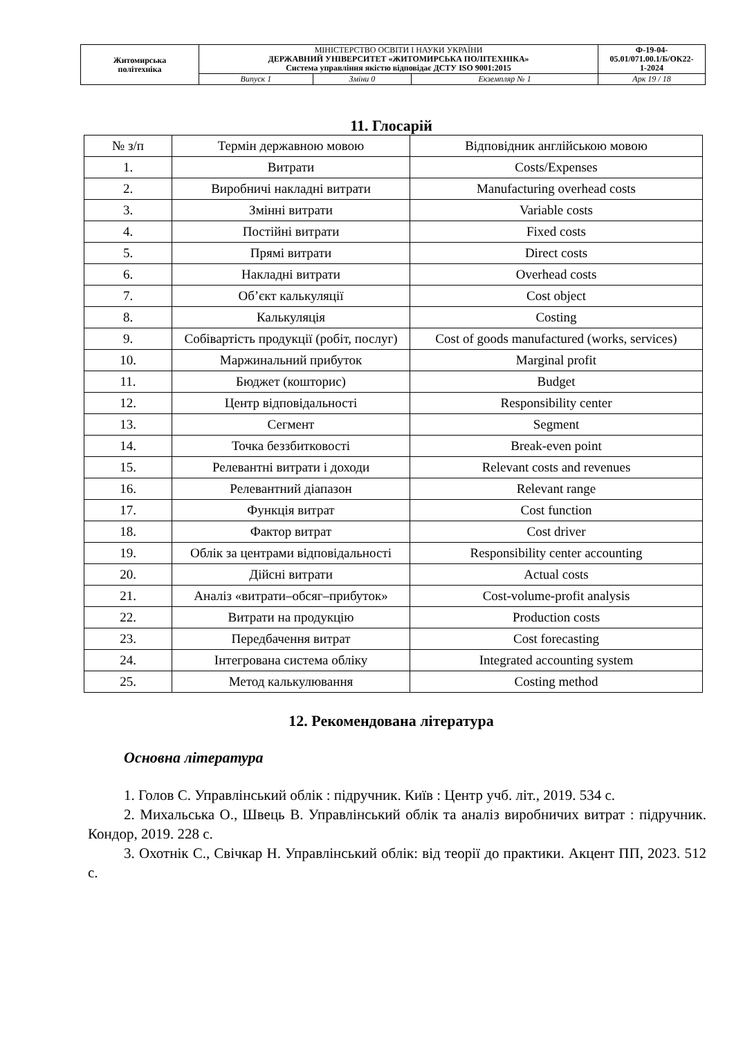| Житомирська політехніка | МІНІСТЕРСТВО ОСВІТИ І НАУКИ УКРАЇНИ ДЕРЖАВНИЙ УНІВЕРСИТЕТ «ЖИТОМИРСЬКА ПОЛІТЕХНІКА» Система управління якістю відповідає ДСТУ ISO 9001:2015 | | | Ф-19-04- 05.01/071.00.1/Б/ОК22- 1-2024 |
| | Випуск 1 | Зміни 0 | Екземпляр № 1 | Арк 19 / 18 |
11. Глосарій
| № з/п | Термін державною мовою | Відповідник англійською мовою |
| 1. | Витрати | Costs/Expenses |
| 2. | Виробничі накладні витрати | Manufacturing overhead costs |
| 3. | Змінні витрати | Variable costs |
| 4. | Постійні витрати | Fixed costs |
| 5. | Прямі витрати | Direct costs |
| 6. | Накладні витрати | Overhead costs |
| 7. | Об’єкт калькуляції | Cost object |
| 8. | Калькуляція | Costing |
| 9. | Собівартість продукції (робіт, послуг) | Cost of goods manufactured (works, services) |
| 10. | Маржинальний прибуток | Marginal profit |
| 11. | Бюджет (кошторис) | Budget |
| 12. | Центр відповідальності | Responsibility center |
| 13. | Сегмент | Segment |
| 14. | Точка беззбитковості | Break-even point |
| 15. | Релевантні витрати і доходи | Relevant costs and revenues |
| 16. | Релевантний діапазон | Relevant range |
| 17. | Функція витрат | Cost function |
| 18. | Фактор витрат | Cost driver |
| 19. | Облік за центрами відповідальності | Responsibility center accounting |
| 20. | Дійсні витрати | Actual costs |
| 21. | Аналіз «витрати–обсяг–прибуток» | Cost-volume-profit analysis |
| 22. | Витрати на продукцію | Production costs |
| 23. | Передбачення витрат | Cost forecasting |
| 24. | Інтегрована система обліку | Integrated accounting system |
| 25. | Метод калькулювання | Costing method |
12. Рекомендована література
Основна література
1. Голов С. Управлінський облік : підручник. Київ : Центр учб. літ., 2019. 534 с.
2. Михальська О., Швець В. Управлінський облік та аналіз виробничих витрат : підручник. Кондор, 2019. 228 с.
3. Охотнік С., Свічкар Н. Управлінський облік: від теорії до практики. Акцент ПП, 2023. 512 с.